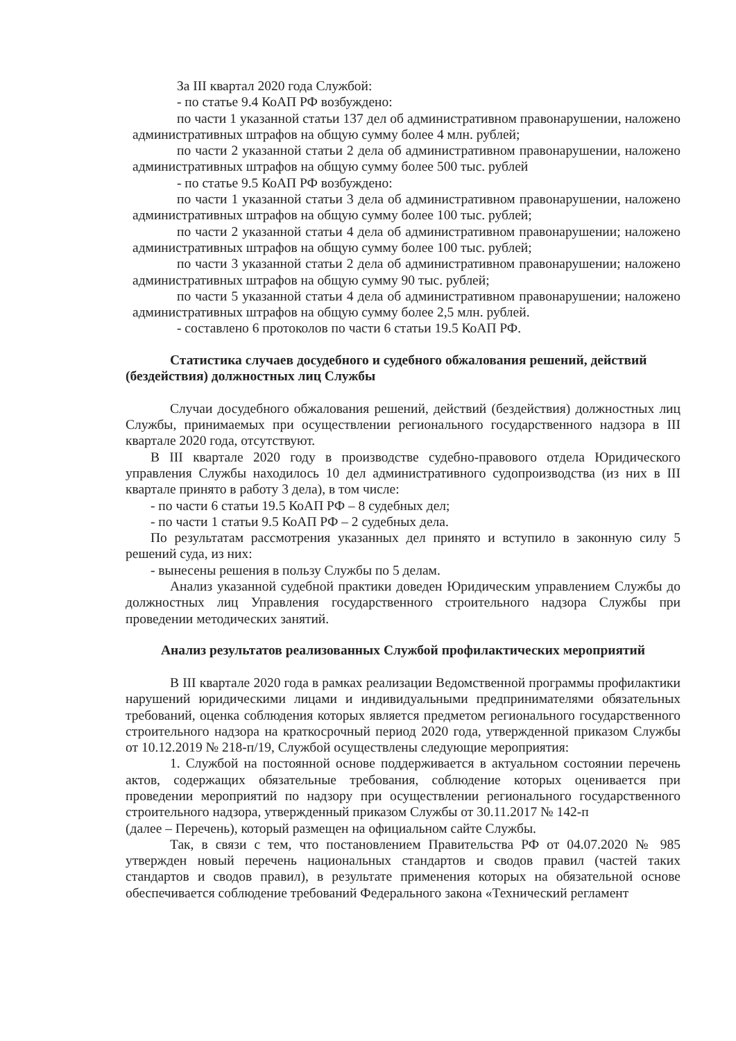За III квартал 2020 года Службой:
- по статье 9.4 КоАП РФ возбуждено:
по части 1 указанной статьи 137 дел об административном правонарушении, наложено административных штрафов на общую сумму более 4 млн. рублей;
по части 2 указанной статьи 2 дела об административном правонарушении, наложено административных штрафов на общую сумму более 500 тыс. рублей
- по статье 9.5 КоАП РФ возбуждено:
по части 1 указанной статьи 3 дела об административном правонарушении, наложено административных штрафов на общую сумму более 100 тыс. рублей;
по части 2 указанной статьи 4 дела об административном правонарушении; наложено административных штрафов на общую сумму более 100 тыс. рублей;
по части 3 указанной статьи 2 дела об административном правонарушении; наложено административных штрафов на общую сумму 90 тыс. рублей;
по части 5 указанной статьи 4 дела об административном правонарушении; наложено административных штрафов на общую сумму более 2,5 млн. рублей.
- составлено 6 протоколов по части 6 статьи 19.5 КоАП РФ.
Статистика случаев досудебного и судебного обжалования решений, действий (бездействия) должностных лиц Службы
Случаи досудебного обжалования решений, действий (бездействия) должностных лиц Службы, принимаемых при осуществлении регионального государственного надзора в III квартале 2020 года, отсутствуют.
В III квартале 2020 году в производстве судебно-правового отдела Юридического управления Службы находилось 10 дел административного судопроизводства (из них в III квартале принято в работу 3 дела), в том числе:
- по части 6 статьи 19.5 КоАП РФ – 8 судебных дел;
- по части 1 статьи 9.5 КоАП РФ – 2 судебных дела.
По результатам рассмотрения указанных дел принято и вступило в законную силу 5 решений суда, из них:
- вынесены решения в пользу Службы по 5 делам.
Анализ указанной судебной практики доведен Юридическим управлением Службы до должностных лиц Управления государственного строительного надзора Службы при проведении методических занятий.
Анализ результатов реализованных Службой профилактических мероприятий
В III квартале 2020 года в рамках реализации Ведомственной программы профилактики нарушений юридическими лицами и индивидуальными предпринимателями обязательных требований, оценка соблюдения которых является предметом регионального государственного строительного надзора на краткосрочный период 2020 года, утвержденной приказом Службы от 10.12.2019 № 218-п/19, Службой осуществлены следующие мероприятия:
1. Службой на постоянной основе поддерживается в актуальном состоянии перечень актов, содержащих обязательные требования, соблюдение которых оценивается при проведении мероприятий по надзору при осуществлении регионального государственного строительного надзора, утвержденный приказом Службы от 30.11.2017 № 142-п
(далее – Перечень), который размещен на официальном сайте Службы.
Так, в связи с тем, что постановлением Правительства РФ от 04.07.2020 № 985 утвержден новый перечень национальных стандартов и сводов правил (частей таких стандартов и сводов правил), в результате применения которых на обязательной основе обеспечивается соблюдение требований Федерального закона «Технический регламент